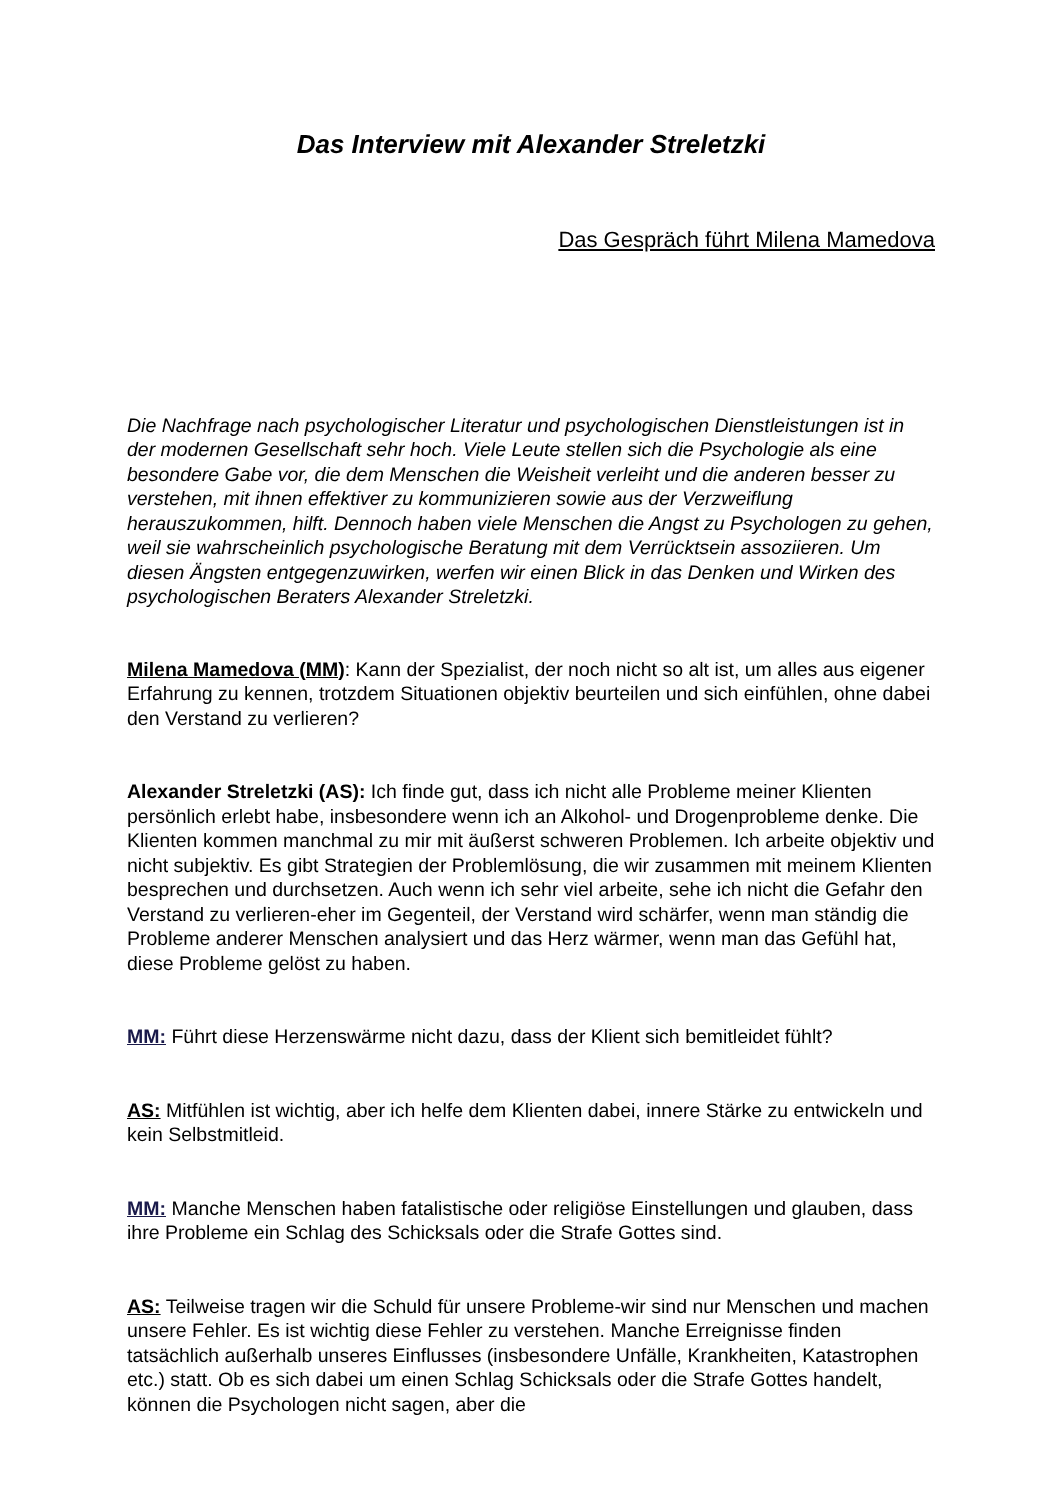Das Interview mit Alexander Streletzki
Das Gespräch führt Milena Mamedova
Die Nachfrage nach psychologischer Literatur und psychologischen Dienstleistungen ist in der modernen Gesellschaft sehr hoch. Viele Leute stellen sich die Psychologie als eine besondere Gabe vor, die dem Menschen die Weisheit verleiht und die anderen besser zu verstehen, mit ihnen effektiver zu kommunizieren sowie aus der Verzweiflung herauszukommen, hilft. Dennoch haben viele Menschen die Angst zu Psychologen zu gehen, weil sie wahrscheinlich psychologische Beratung mit dem Verrücktsein assoziieren. Um diesen Ängsten entgegenzuwirken, werfen wir einen Blick in das Denken und Wirken des psychologischen Beraters Alexander Streletzki.
Milena Mamedova (MM): Kann der Spezialist, der noch nicht so alt ist, um alles aus eigener Erfahrung zu kennen, trotzdem Situationen objektiv beurteilen und sich einfühlen, ohne dabei den Verstand zu verlieren?
Alexander Streletzki (AS): Ich finde gut, dass ich nicht alle Probleme meiner Klienten persönlich erlebt habe, insbesondere wenn ich an Alkohol- und Drogenprobleme denke. Die Klienten kommen manchmal zu mir mit äußerst schweren Problemen. Ich arbeite objektiv und nicht subjektiv. Es gibt Strategien der Problemlösung, die wir zusammen mit meinem Klienten besprechen und durchsetzen. Auch wenn ich sehr viel arbeite, sehe ich nicht die Gefahr den Verstand zu verlieren-eher im Gegenteil, der Verstand wird schärfer, wenn man ständig die Probleme anderer Menschen analysiert und das Herz wärmer, wenn man das Gefühl hat, diese Probleme gelöst zu haben.
MM: Führt diese Herzenswärme nicht dazu, dass der Klient sich bemitleidet fühlt?
AS: Mitfühlen ist wichtig, aber ich helfe dem Klienten dabei, innere Stärke zu entwickeln und kein Selbstmitleid.
MM: Manche Menschen haben fatalistische oder religiöse Einstellungen und glauben, dass ihre Probleme ein Schlag des Schicksals oder die Strafe Gottes sind.
AS: Teilweise tragen wir die Schuld für unsere Probleme-wir sind nur Menschen und machen unsere Fehler. Es ist wichtig diese Fehler zu verstehen. Manche Erreignisse finden tatsächlich außerhalb unseres Einflusses (insbesondere Unfälle, Krankheiten, Katastrophen etc.) statt. Ob es sich dabei um einen Schlag Schicksals oder die Strafe Gottes handelt, können die Psychologen nicht sagen, aber die